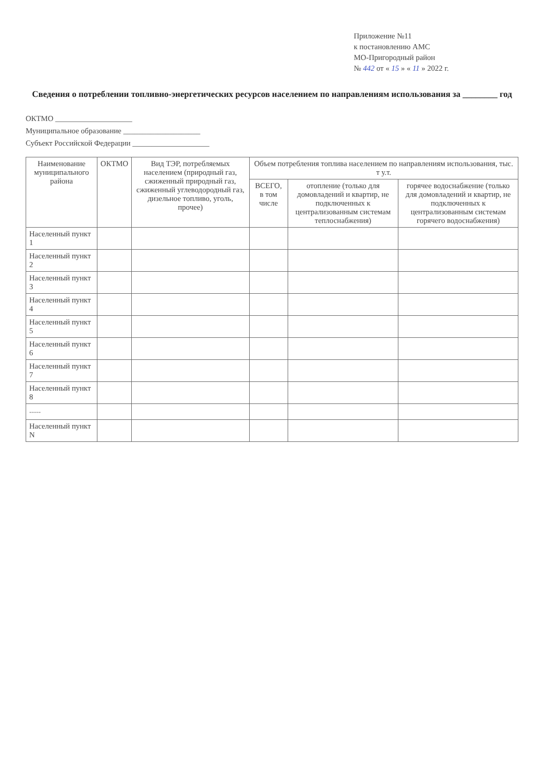Приложение №11
к постановлению АМС
МО-Пригородный район
№ 442 от « 15 » « 11 » 2022 г.
Сведения о потреблении топливно-энергетических ресурсов населением по направлениям использования за ________ год
ОКТМО ____________________
Муниципальное образование ____________________
Субъект Российской Федерации ____________________
| Наименование муниципального района | ОКТМО | Вид ТЭР, потребляемых населением (природный газ, сжиженный природный газ, сжиженный углеводородный газ, дизельное топливо, уголь, прочее) | Объем потребления топлива населением по направлениям использования, тыс. т у.т. | | |
| --- | --- | --- | --- | --- | --- |
| | | | ВСЕГО, в том числе | отопление (только для домовладений и квартир, не подключенных к централизованным системам теплоснабжения) | горячее водоснабжение (только для домовладений и квартир, не подключенных к централизованным системам горячего водоснабжения) |
| Населенный пункт 1 | | | | | |
| Населенный пункт 2 | | | | | |
| Населенный пункт 3 | | | | | |
| Населенный пункт 4 | | | | | |
| Населенный пункт 5 | | | | | |
| Населенный пункт 6 | | | | | |
| Населенный пункт 7 | | | | | |
| Населенный пункт 8 | | | | | |
| ...... | | | | | |
| Населенный пункт N | | | | | |